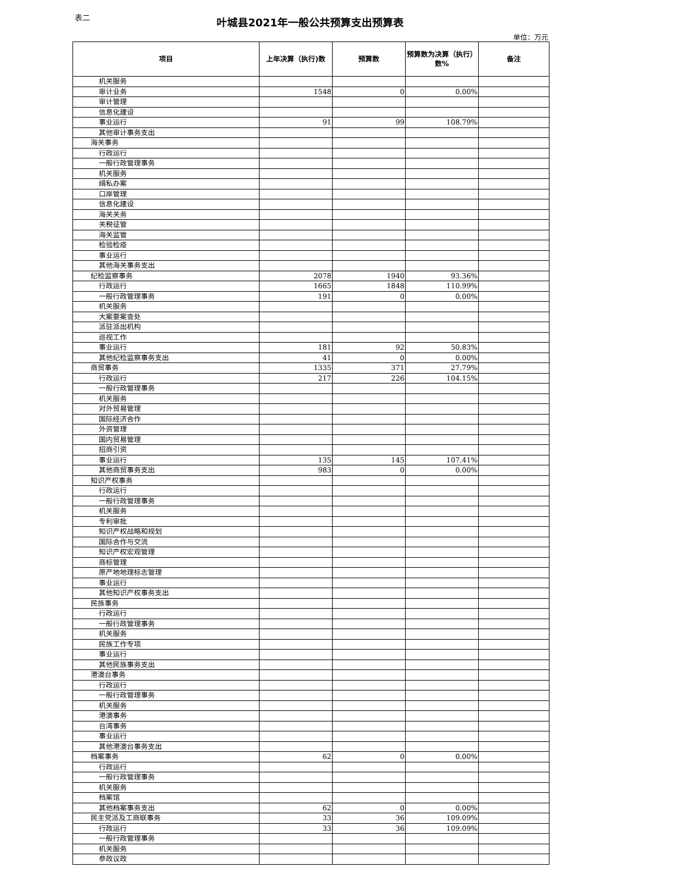表二
叶城县2021年一般公共预算支出预算表
单位：万元
| 项目 | 上年决算（执行)数 | 预算数 | 预算数为决算（执行）数% | 备注 |
| --- | --- | --- | --- | --- |
| 机关服务 | | | | |
| 审计业务 | 1548 | 0 | 0.00% | |
| 审计管理 | | | | |
| 信息化建设 | | | | |
| 事业运行 | 91 | 99 | 108.79% | |
| 其他审计事务支出 | | | | |
| 海关事务 | | | | |
| 行政运行 | | | | |
| 一般行政管理事务 | | | | |
| 机关服务 | | | | |
| 缉私办案 | | | | |
| 口岸管理 | | | | |
| 信息化建设 | | | | |
| 海关关务 | | | | |
| 关税征管 | | | | |
| 海关监管 | | | | |
| 检验检疫 | | | | |
| 事业运行 | | | | |
| 其他海关事务支出 | | | | |
| 纪检监察事务 | 2078 | 1940 | 93.36% | |
| 行政运行 | 1665 | 1848 | 110.99% | |
| 一般行政管理事务 | 191 | 0 | 0.00% | |
| 机关服务 | | | | |
| 大案要案查处 | | | | |
| 派驻派出机构 | | | | |
| 巡视工作 | | | | |
| 事业运行 | 181 | 92 | 50.83% | |
| 其他纪检监察事务支出 | 41 | 0 | 0.00% | |
| 商贸事务 | 1335 | 371 | 27.79% | |
| 行政运行 | 217 | 226 | 104.15% | |
| 一般行政管理事务 | | | | |
| 机关服务 | | | | |
| 对外贸易管理 | | | | |
| 国际经济合作 | | | | |
| 外资管理 | | | | |
| 国内贸易管理 | | | | |
| 招商引资 | | | | |
| 事业运行 | 135 | 145 | 107.41% | |
| 其他商贸事务支出 | 983 | 0 | 0.00% | |
| 知识产权事务 | | | | |
| 行政运行 | | | | |
| 一般行政管理事务 | | | | |
| 机关服务 | | | | |
| 专利审批 | | | | |
| 知识产权战略和规划 | | | | |
| 国际合作与交流 | | | | |
| 知识产权宏观管理 | | | | |
| 商标管理 | | | | |
| 原产地地理标志管理 | | | | |
| 事业运行 | | | | |
| 其他知识产权事务支出 | | | | |
| 民族事务 | | | | |
| 行政运行 | | | | |
| 一般行政管理事务 | | | | |
| 机关服务 | | | | |
| 民族工作专项 | | | | |
| 事业运行 | | | | |
| 其他民族事务支出 | | | | |
| 港澳台事务 | | | | |
| 行政运行 | | | | |
| 一般行政管理事务 | | | | |
| 机关服务 | | | | |
| 港澳事务 | | | | |
| 台湾事务 | | | | |
| 事业运行 | | | | |
| 其他港澳台事务支出 | | | | |
| 档案事务 | 62 | 0 | 0.00% | |
| 行政运行 | | | | |
| 一般行政管理事务 | | | | |
| 机关服务 | | | | |
| 档案馆 | | | | |
| 其他档案事务支出 | 62 | 0 | 0.00% | |
| 民主党派及工商联事务 | 33 | 36 | 109.09% | |
| 行政运行 | 33 | 36 | 109.09% | |
| 一般行政管理事务 | | | | |
| 机关服务 | | | | |
| 参政议政 | | | | |